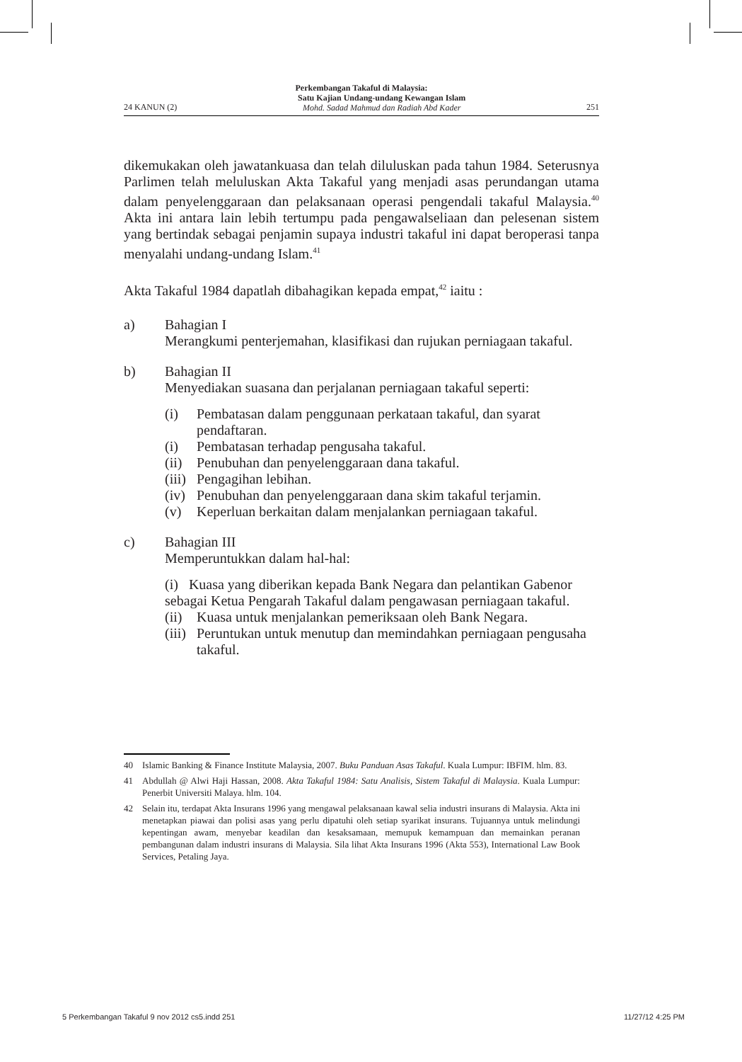Perkembangan Takaful di Malaysia:
24 KANUN (2) Satu Kajian Undang-undang Kewangan Islam
Mohd. Sadad Mahmud dan Radiah Abd Kader 251
dikemukakan oleh jawatankuasa dan telah diluluskan pada tahun 1984. Seterusnya Parlimen telah meluluskan Akta Takaful yang menjadi asas perundangan utama dalam penyelenggaraan dan pelaksanaan operasi pengendali takaful Malaysia.<sup>40</sup> Akta ini antara lain lebih tertumpu pada pengawalseliaan dan pelesenan sistem yang bertindak sebagai penjamin supaya industri takaful ini dapat beroperasi tanpa menyalahi undang-undang Islam.<sup>41</sup>
Akta Takaful 1984 dapatlah dibahagikan kepada empat,<sup>42</sup> iaitu :
a) Bahagian I
Merangkumi penterjemahan, klasifikasi dan rujukan perniagaan takaful.
b) Bahagian II
Menyediakan suasana dan perjalanan perniagaan takaful seperti:
(i) Pembatasan dalam penggunaan perkataan takaful, dan syarat pendaftaran.
(i) Pembatasan terhadap pengusaha takaful.
(ii) Penubuhan dan penyelenggaraan dana takaful.
(iii) Pengagihan lebihan.
(iv) Penubuhan dan penyelenggaraan dana skim takaful terjamin.
(v) Keperluan berkaitan dalam menjalankan perniagaan takaful.
c) Bahagian III
Memperuntukkan dalam hal-hal:
(i) Kuasa yang diberikan kepada Bank Negara dan pelantikan Gabenor sebagai Ketua Pengarah Takaful dalam pengawasan perniagaan takaful.
(ii) Kuasa untuk menjalankan pemeriksaan oleh Bank Negara.
(iii) Peruntukan untuk menutup dan memindahkan perniagaan pengusaha takaful.
40 Islamic Banking & Finance Institute Malaysia, 2007. Buku Panduan Asas Takaful. Kuala Lumpur: IBFIM. hlm. 83.
41 Abdullah @ Alwi Haji Hassan, 2008. Akta Takaful 1984: Satu Analisis, Sistem Takaful di Malaysia. Kuala Lumpur: Penerbit Universiti Malaya. hlm. 104.
42 Selain itu, terdapat Akta Insurans 1996 yang mengawal pelaksanaan kawal selia industri insurans di Malaysia. Akta ini menetapkan piawai dan polisi asas yang perlu dipatuhi oleh setiap syarikat insurans. Tujuannya untuk melindungi kepentingan awam, menyebar keadilan dan kesaksamaan, memupuk kemampuan dan memainkan peranan pembangunan dalam industri insurans di Malaysia. Sila lihat Akta Insurans 1996 (Akta 553), International Law Book Services, Petaling Jaya.
5 Perkembangan Takaful 9 nov 2012 cs5.indd 251 11/27/12 4:25 PM